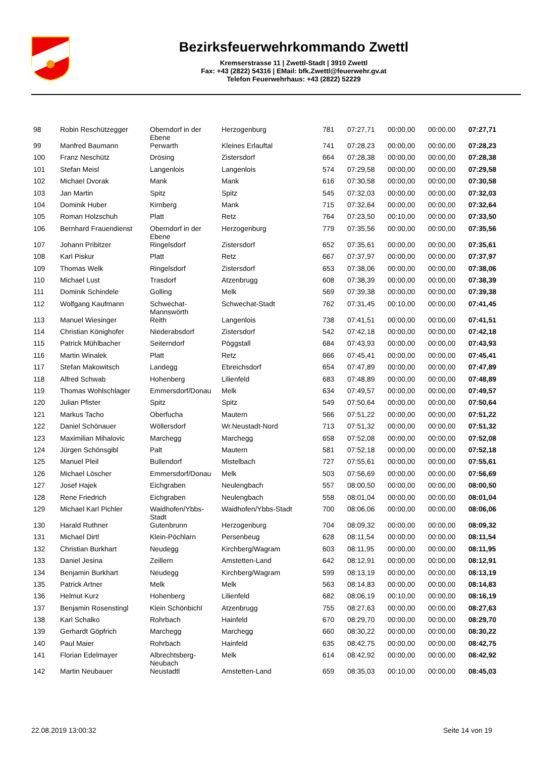Bezirksfeuerwehrkommando Zwettl
Kremserstrasse 11 | Zwettl-Stadt | 3910 Zwettl
Fax: +43 (2822) 54316 | EMail: bfk.Zwettl@feuerwehr.gv.at
Telefon Feuerwehrhaus: +43 (2822) 52229
| 98 | Robin Reschützegger | Oberndorf in der Ebene | Herzogenburg | 781 | 07:27,71 | 00:00,00 | 00:00,00 | 07:27,71 |
| 99 | Manfred Baumann | Perwarth | Kleines Erlauftal | 741 | 07:28,23 | 00:00,00 | 00:00,00 | 07:28,23 |
| 100 | Franz Neschütz | Drösing | Zistersdorf | 664 | 07:28,38 | 00:00,00 | 00:00,00 | 07:28,38 |
| 101 | Stefan Meisl | Langenlois | Langenlois | 574 | 07:29,58 | 00:00,00 | 00:00,00 | 07:29,58 |
| 102 | Michael Dvorak | Mank | Mank | 616 | 07:30,58 | 00:00,00 | 00:00,00 | 07:30,58 |
| 103 | Jan Martin | Spitz | Spitz | 545 | 07:32,03 | 00:00,00 | 00:00,00 | 07:32,03 |
| 104 | Dominik Huber | Kirnberg | Mank | 715 | 07:32,64 | 00:00,00 | 00:00,00 | 07:32,64 |
| 105 | Roman Holzschuh | Platt | Retz | 764 | 07:23,50 | 00:10,00 | 00:00,00 | 07:33,50 |
| 106 | Bernhard Frauendienst | Oberndorf in der Ebene | Herzogenburg | 779 | 07:35,56 | 00:00,00 | 00:00,00 | 07:35,56 |
| 107 | Johann Pribitzer | Ringelsdorf | Zistersdorf | 652 | 07:35,61 | 00:00,00 | 00:00,00 | 07:35,61 |
| 108 | Karl Piskur | Platt | Retz | 667 | 07:37,97 | 00:00,00 | 00:00,00 | 07:37,97 |
| 109 | Thomas Welk | Ringelsdorf | Zistersdorf | 653 | 07:38,06 | 00:00,00 | 00:00,00 | 07:38,06 |
| 110 | Michael Lust | Trasdorf | Atzenbrugg | 608 | 07:38,39 | 00:00,00 | 00:00,00 | 07:38,39 |
| 111 | Dominik Schindele | Golling | Melk | 569 | 07:39,38 | 00:00,00 | 00:00,00 | 07:39,38 |
| 112 | Wolfgang Kaufmann | Schwechat-Mannswörth | Schwechat-Stadt | 762 | 07:31,45 | 00:10,00 | 00:00,00 | 07:41,45 |
| 113 | Manuel Wiesinger | Reith | Langenlois | 738 | 07:41,51 | 00:00,00 | 00:00,00 | 07:41,51 |
| 114 | Christian Könighofer | Niederabsdorf | Zistersdorf | 542 | 07:42,18 | 00:00,00 | 00:00,00 | 07:42,18 |
| 115 | Patrick Mühlbacher | Seiterndorf | Pöggstall | 684 | 07:43,93 | 00:00,00 | 00:00,00 | 07:43,93 |
| 116 | Martin Winalek | Platt | Retz | 666 | 07:45,41 | 00:00,00 | 00:00,00 | 07:45,41 |
| 117 | Stefan Makowitsch | Landegg | Ebreichsdorf | 654 | 07:47,89 | 00:00,00 | 00:00,00 | 07:47,89 |
| 118 | Alfred Schwab | Hohenberg | Lilienfeld | 683 | 07:48,89 | 00:00,00 | 00:00,00 | 07:48,89 |
| 119 | Thomas Wohlschlager | Emmersdorf/Donau | Melk | 634 | 07:49,57 | 00:00,00 | 00:00,00 | 07:49,57 |
| 120 | Julian Pfister | Spitz | Spitz | 549 | 07:50,64 | 00:00,00 | 00:00,00 | 07:50,64 |
| 121 | Markus Tacho | Oberfucha | Mautern | 566 | 07:51,22 | 00:00,00 | 00:00,00 | 07:51,22 |
| 122 | Daniel Schönauer | Wöllersdorf | Wr.Neustadt-Nord | 713 | 07:51,32 | 00:00,00 | 00:00,00 | 07:51,32 |
| 123 | Maximilian Mihalovic | Marchegg | Marchegg | 658 | 07:52,08 | 00:00,00 | 00:00,00 | 07:52,08 |
| 124 | Jürgen Schönsgibl | Palt | Mautern | 581 | 07:52,18 | 00:00,00 | 00:00,00 | 07:52,18 |
| 125 | Manuel Pleil | Bullendorf | Mistelbach | 727 | 07:55,61 | 00:00,00 | 00:00,00 | 07:55,61 |
| 126 | Michael Löscher | Emmersdorf/Donau | Melk | 503 | 07:56,69 | 00:00,00 | 00:00,00 | 07:56,69 |
| 127 | Josef Hajek | Eichgraben | Neulengbach | 557 | 08:00,50 | 00:00,00 | 00:00,00 | 08:00,50 |
| 128 | Rene Friedrich | Eichgraben | Neulengbach | 558 | 08:01,04 | 00:00,00 | 00:00,00 | 08:01,04 |
| 129 | Michael Karl Pichler | Waidhofen/Ybbs-Stadt | Waidhofen/Ybbs-Stadt | 700 | 08:06,06 | 00:00,00 | 00:00,00 | 08:06,06 |
| 130 | Harald Ruthner | Gutenbrunn | Herzogenburg | 704 | 08:09,32 | 00:00,00 | 00:00,00 | 08:09,32 |
| 131 | Michael Dirtl | Klein-Pöchlarn | Persenbeug | 628 | 08:11,54 | 00:00,00 | 00:00,00 | 08:11,54 |
| 132 | Christian Burkhart | Neudegg | Kirchberg/Wagram | 603 | 08:11,95 | 00:00,00 | 00:00,00 | 08:11,95 |
| 133 | Daniel Jesina | Zeillern | Amstetten-Land | 642 | 08:12,91 | 00:00,00 | 00:00,00 | 08:12,91 |
| 134 | Benjamin Burkhart | Neudegg | Kirchberg/Wagram | 599 | 08:13,19 | 00:00,00 | 00:00,00 | 08:13,19 |
| 135 | Patrick Artner | Melk | Melk | 563 | 08:14,83 | 00:00,00 | 00:00,00 | 08:14,83 |
| 136 | Helmut Kurz | Hohenberg | Lilienfeld | 682 | 08:06,19 | 00:10,00 | 00:00,00 | 08:16,19 |
| 137 | Benjamin Rosenstingl | Klein Schönbichl | Atzenbrugg | 755 | 08:27,63 | 00:00,00 | 00:00,00 | 08:27,63 |
| 138 | Karl Schalko | Rohrbach | Hainfeld | 670 | 08:29,70 | 00:00,00 | 00:00,00 | 08:29,70 |
| 139 | Gerhardt Göpfrich | Marchegg | Marchegg | 660 | 08:30,22 | 00:00,00 | 00:00,00 | 08:30,22 |
| 140 | Paul Maier | Rohrbach | Hainfeld | 635 | 08:42,75 | 00:00,00 | 00:00,00 | 08:42,75 |
| 141 | Florian Edelmayer | Albrechtsberg-Neubach | Melk | 614 | 08:42,92 | 00:00,00 | 00:00,00 | 08:42,92 |
| 142 | Martin Neubauer | Neustadtl | Amstetten-Land | 659 | 08:35,03 | 00:10,00 | 00:00,00 | 08:45,03 |
22.08.2019 13:00:32 Seite 14 von 19